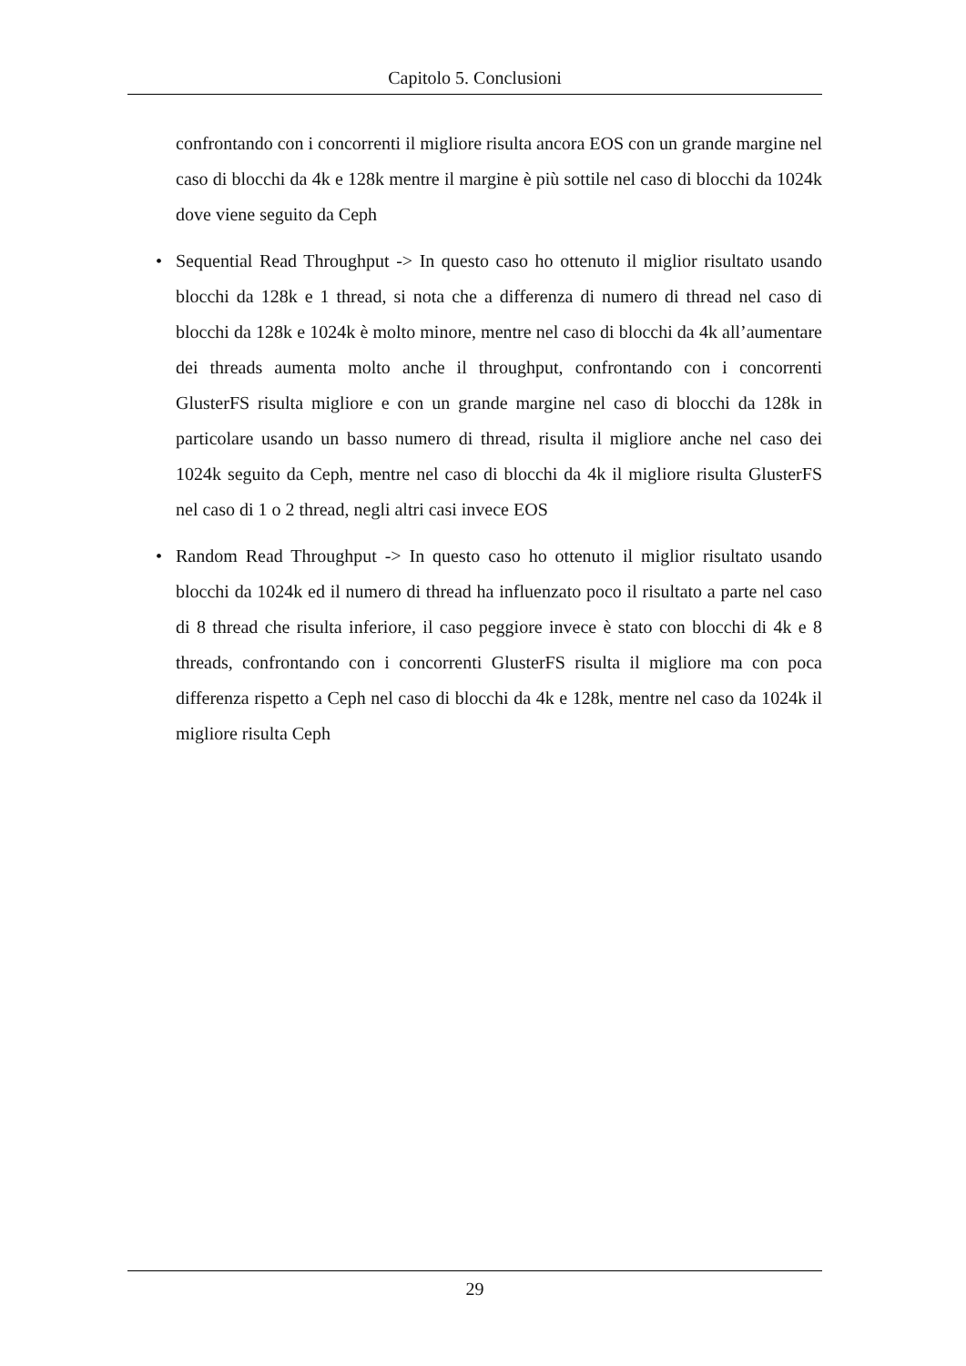Capitolo 5. Conclusioni
confrontando con i concorrenti il migliore risulta ancora EOS con un grande margine nel caso di blocchi da 4k e 128k mentre il margine è più sottile nel caso di blocchi da 1024k dove viene seguito da Ceph
• Sequential Read Throughput -> In questo caso ho ottenuto il miglior risultato usando blocchi da 128k e 1 thread, si nota che a differenza di numero di thread nel caso di blocchi da 128k e 1024k è molto minore, mentre nel caso di blocchi da 4k all’aumentare dei threads aumenta molto anche il throughput, confrontando con i concorrenti GlusterFS risulta migliore e con un grande margine nel caso di blocchi da 128k in particolare usando un basso numero di thread, risulta il migliore anche nel caso dei 1024k seguito da Ceph, mentre nel caso di blocchi da 4k il migliore risulta GlusterFS nel caso di 1 o 2 thread, negli altri casi invece EOS
• Random Read Throughput -> In questo caso ho ottenuto il miglior risultato usando blocchi da 1024k ed il numero di thread ha influenzato poco il risultato a parte nel caso di 8 thread che risulta inferiore, il caso peggiore invece è stato con blocchi di 4k e 8 threads, confrontando con i concorrenti GlusterFS risulta il migliore ma con poca differenza rispetto a Ceph nel caso di blocchi da 4k e 128k, mentre nel caso da 1024k il migliore risulta Ceph
29